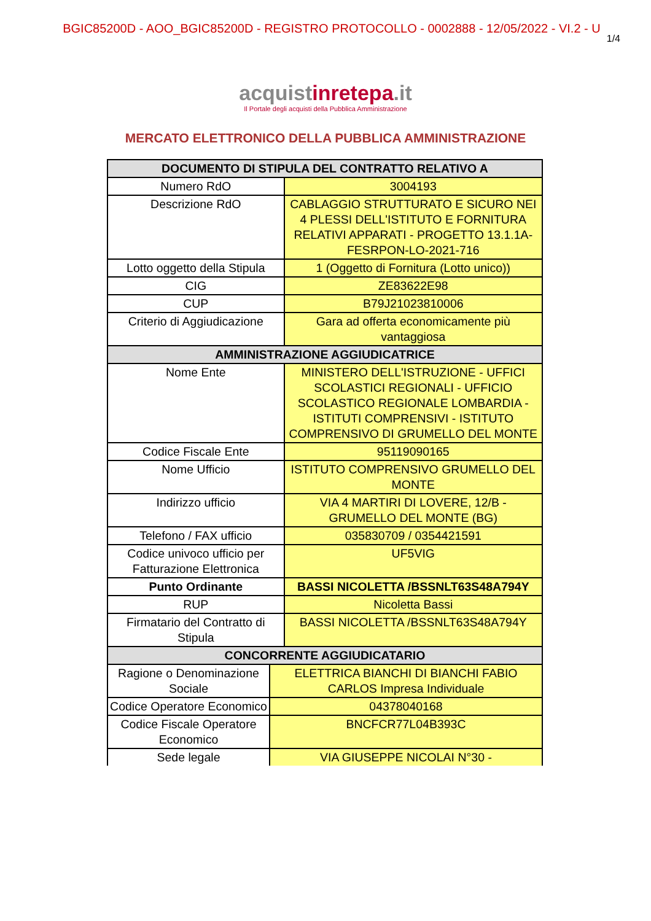BGIC85200D - AOO_BGIC85200D - REGISTRO PROTOCOLLO - 0002888 - 12/05/2022 - VI.2 - U
1/4
acquistinrete pa.it
Il Portale degli acquisti della Pubblica Amministrazione
MERCATO ELETTRONICO DELLA PUBBLICA AMMINISTRAZIONE
| DOCUMENTO DI STIPULA DEL CONTRATTO RELATIVO A | | |
| --- | --- | --- |
| Numero RdO | | 3004193 |
| Descrizione RdO | | CABLAGGIO STRUTTURATO E SICURO NEI 4 PLESSI DELL'ISTITUTO E FORNITURA RELATIVI APPARATI - PROGETTO 13.1.1A-FESRPON-LO-2021-716 |
| Lotto oggetto della Stipula | | 1 (Oggetto di Fornitura (Lotto unico)) |
| CIG | | ZE83622E98 |
| CUP | | B79J21023810006 |
| Criterio di Aggiudicazione | | Gara ad offerta economicamente più vantaggiosa |
| AMMINISTRAZIONE AGGIUDICATRICE | | |
| Nome Ente | | MINISTERO DELL'ISTRUZIONE - UFFICI SCOLASTICI REGIONALI - UFFICIO SCOLASTICO REGIONALE LOMBARDIA - ISTITUTI COMPRENSIVI - ISTITUTO COMPRENSIVO DI GRUMELLO DEL MONTE |
| Codice Fiscale Ente | | 95119090165 |
| Nome Ufficio | | ISTITUTO COMPRENSIVO GRUMELLO DEL MONTE |
| Indirizzo ufficio | | VIA 4 MARTIRI DI LOVERE, 12/B - GRUMELLO DEL MONTE (BG) |
| Telefono / FAX ufficio | | 035830709 / 0354421591 |
| Codice univoco ufficio per Fatturazione Elettronica | | UF5VIG |
| Punto Ordinante | | BASSI NICOLETTA /BSSNLT63S48A794Y |
| RUP | | Nicoletta Bassi |
| Firmatario del Contratto di Stipula | | BASSI NICOLETTA /BSSNLT63S48A794Y |
| CONCORRENTE AGGIUDICATARIO | | |
| Ragione o Denominazione Sociale | ELETTRICA BIANCHI DI BIANCHI FABIO CARLOS Impresa Individuale | |
| Codice Operatore Economico | 04378040168 | |
| Codice Fiscale Operatore Economico | BNCFCR77L04B393C | |
| Sede legale | VIA GIUSEPPE NICOLAI N°30 - | |